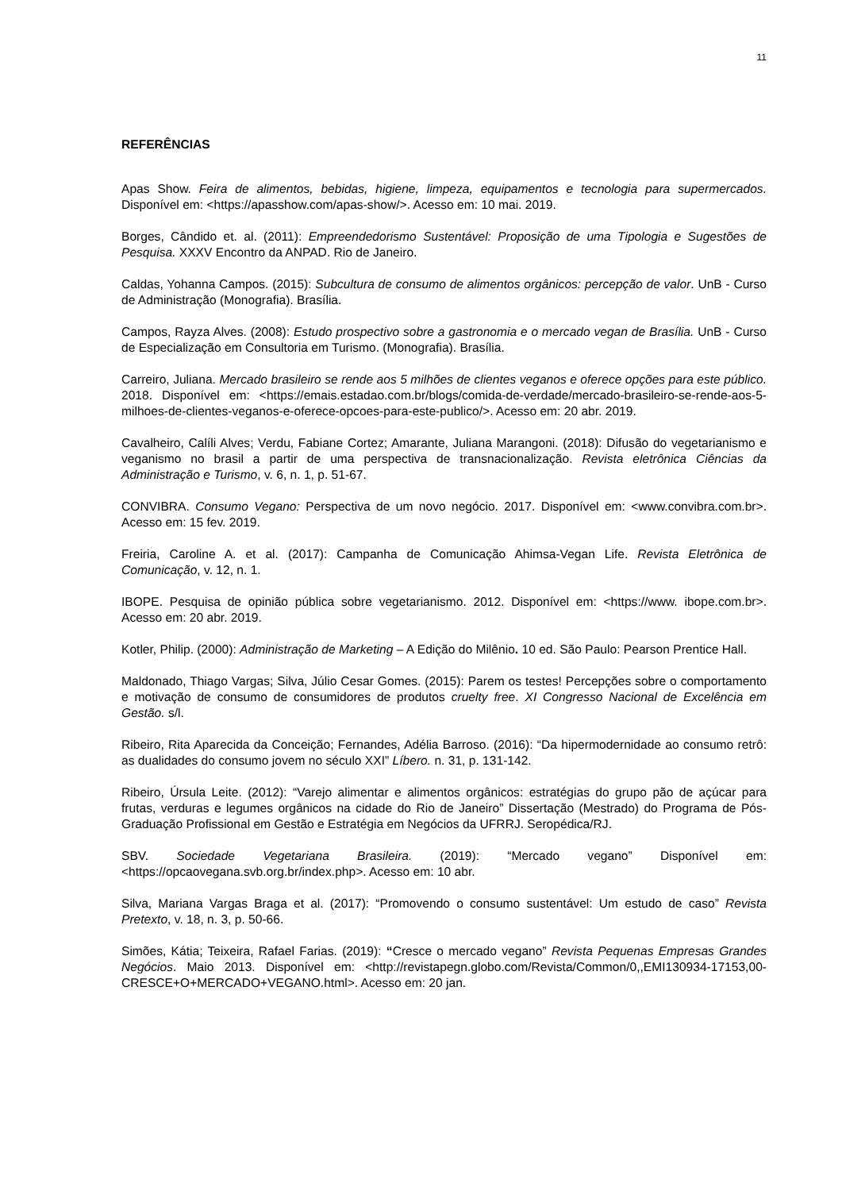11
REFERÊNCIAS
Apas Show. Feira de alimentos, bebidas, higiene, limpeza, equipamentos e tecnologia para supermercados. Disponível em: <https://apasshow.com/apas-show/>. Acesso em: 10 mai. 2019.
Borges, Cândido et. al. (2011): Empreendedorismo Sustentável: Proposição de uma Tipologia e Sugestões de Pesquisa. XXXV Encontro da ANPAD. Rio de Janeiro.
Caldas, Yohanna Campos. (2015): Subcultura de consumo de alimentos orgânicos: percepção de valor. UnB - Curso de Administração (Monografia). Brasília.
Campos, Rayza Alves. (2008): Estudo prospectivo sobre a gastronomia e o mercado vegan de Brasília. UnB - Curso de Especialização em Consultoria em Turismo. (Monografia). Brasília.
Carreiro, Juliana. Mercado brasileiro se rende aos 5 milhões de clientes veganos e oferece opções para este público. 2018. Disponível em: <https://emais.estadao.com.br/blogs/comida-de-verdade/mercado-brasileiro-se-rende-aos-5-milhoes-de-clientes-veganos-e-oferece-opcoes-para-este-publico/>. Acesso em: 20 abr. 2019.
Cavalheiro, Calíli Alves; Verdu, Fabiane Cortez; Amarante, Juliana Marangoni. (2018): Difusão do vegetarianismo e veganismo no brasil a partir de uma perspectiva de transnacionalização. Revista eletrônica Ciências da Administração e Turismo, v. 6, n. 1, p. 51-67.
CONVIBRA. Consumo Vegano: Perspectiva de um novo negócio. 2017. Disponível em: <www.convibra.com.br>. Acesso em: 15 fev. 2019.
Freiria, Caroline A. et al. (2017): Campanha de Comunicação Ahimsa-Vegan Life. Revista Eletrônica de Comunicação, v. 12, n. 1.
IBOPE. Pesquisa de opinião pública sobre vegetarianismo. 2012. Disponível em: <https://www. ibope.com.br>. Acesso em: 20 abr. 2019.
Kotler, Philip. (2000): Administração de Marketing – A Edição do Milênio. 10 ed. São Paulo: Pearson Prentice Hall.
Maldonado, Thiago Vargas; Silva, Júlio Cesar Gomes. (2015): Parem os testes! Percepções sobre o comportamento e motivação de consumo de consumidores de produtos cruelty free. XI Congresso Nacional de Excelência em Gestão. s/l.
Ribeiro, Rita Aparecida da Conceição; Fernandes, Adélia Barroso. (2016): “Da hipermodernidade ao consumo retrô: as dualidades do consumo jovem no século XXI” Líbero. n. 31, p. 131-142.
Ribeiro, Úrsula Leite. (2012): “Varejo alimentar e alimentos orgânicos: estratégias do grupo pão de açúcar para frutas, verduras e legumes orgânicos na cidade do Rio de Janeiro” Dissertação (Mestrado) do Programa de Pós-Graduação Profissional em Gestão e Estratégia em Negócios da UFRRJ. Seropédica/RJ.
SBV. Sociedade Vegetariana Brasileira. (2019): “Mercado vegano” Disponível em: <https://opcaovegana.svb.org.br/index.php>. Acesso em: 10 abr.
Silva, Mariana Vargas Braga et al. (2017): “Promovendo o consumo sustentável: Um estudo de caso” Revista Pretexto, v. 18, n. 3, p. 50-66.
Simões, Kátia; Teixeira, Rafael Farias. (2019): “Cresce o mercado vegano” Revista Pequenas Empresas Grandes Negócios. Maio 2013. Disponível em: <http://revistapegn.globo.com/Revista/Common/0,,EMI130934-17153,00-CRESCE+O+MERCADO+VEGANO.html>. Acesso em: 20 jan.